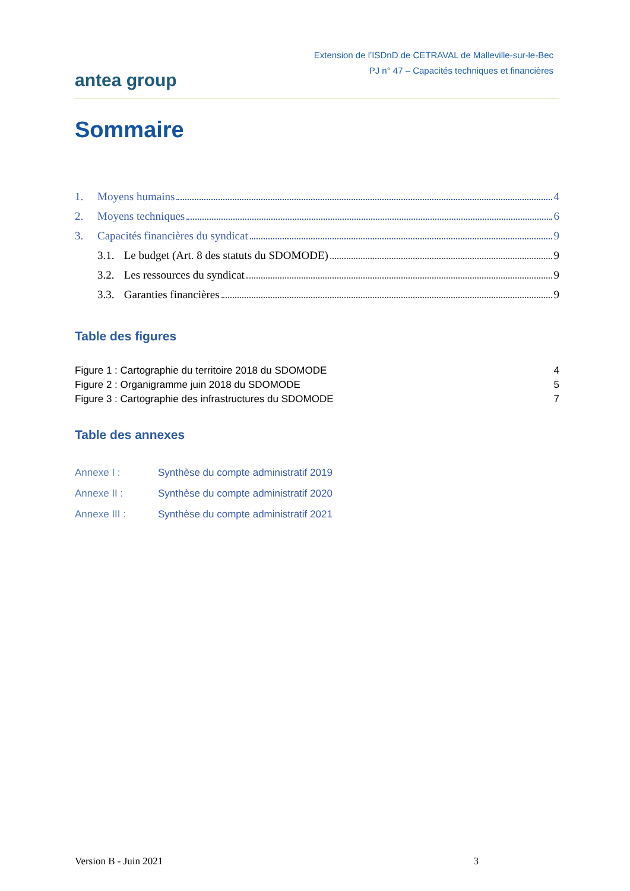antea group
Extension de l’ISDnD de CETRAVAL de Malleville-sur-le-Bec
PJ n° 47 – Capacités techniques et financières
Sommaire
1. Moyens humains 4
2. Moyens techniques 6
3. Capacités financières du syndicat 9
3.1. Le budget (Art. 8 des statuts du SDOMODE) 9
3.2. Les ressources du syndicat 9
3.3. Garanties financières 9
Table des figures
Figure 1 : Cartographie du territoire 2018 du SDOMODE 4
Figure 2 : Organigramme juin 2018 du SDOMODE 5
Figure 3 : Cartographie des infrastructures du SDOMODE 7
Table des annexes
Annexe I : Synthèse du compte administratif 2019
Annexe II : Synthèse du compte administratif 2020
Annexe III : Synthèse du compte administratif 2021
Version B - Juin 2021 3